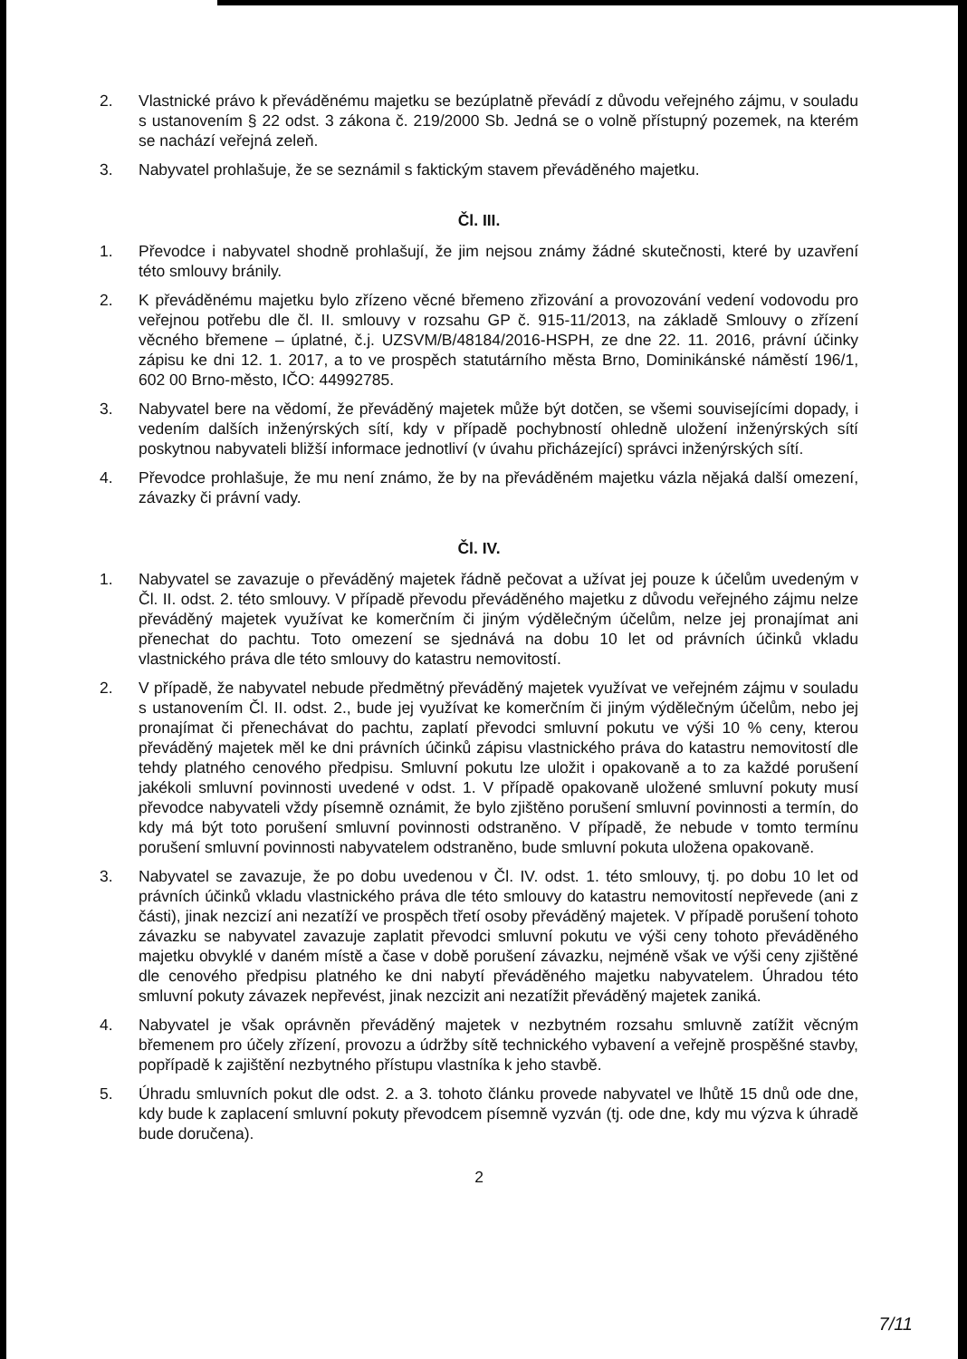2. Vlastnické právo k převáděnému majetku se bezúplatně převádí z důvodu veřejného zájmu, v souladu s ustanovením § 22 odst. 3 zákona č. 219/2000 Sb. Jedná se o volně přístupný pozemek, na kterém se nachází veřejná zeleň.
3. Nabyvatel prohlašuje, že se seznámil s faktickým stavem převáděného majetku.
Čl. III.
1. Převodce i nabyvatel shodně prohlašují, že jim nejsou známy žádné skutečnosti, které by uzavření této smlouvy bránily.
2. K převáděnému majetku bylo zřízeno věcné břemeno zřizování a provozování vedení vodovodu pro veřejnou potřebu dle čl. II. smlouvy v rozsahu GP č. 915-11/2013, na základě Smlouvy o zřízení věcného břemene – úplatné, č.j. UZSVM/B/48184/2016-HSPH, ze dne 22. 11. 2016, právní účinky zápisu ke dni 12. 1. 2017, a to ve prospěch statutárního města Brno, Dominikánské náměstí 196/1, 602 00 Brno-město, IČO: 44992785.
3. Nabyvatel bere na vědomí, že převáděný majetek může být dotčen, se všemi souvisejícími dopady, i vedením dalších inženýrských sítí, kdy v případě pochybností ohledně uložení inženýrských sítí poskytnou nabyvateli bližší informace jednotliví (v úvahu přicházející) správci inženýrských sítí.
4. Převodce prohlašuje, že mu není známo, že by na převáděném majetku vázla nějaká další omezení, závazky či právní vady.
Čl. IV.
1. Nabyvatel se zavazuje o převáděný majetek řádně pečovat a užívat jej pouze k účelům uvedeným v Čl. II. odst. 2. této smlouvy. V případě převodu převáděného majetku z důvodu veřejného zájmu nelze převáděný majetek využívat ke komerčním či jiným výdělečným účelům, nelze jej pronajímat ani přenechat do pachtu. Toto omezení se sjednává na dobu 10 let od právních účinků vkladu vlastnického práva dle této smlouvy do katastru nemovitostí.
2. V případě, že nabyvatel nebude předmětný převáděný majetek využívat ve veřejném zájmu v souladu s ustanovením Čl. II. odst. 2., bude jej využívat ke komerčním či jiným výdělečným účelům, nebo jej pronajímat či přenechávat do pachtu, zaplatí převodci smluvní pokutu ve výši 10 % ceny, kterou převáděný majetek měl ke dni právních účinků zápisu vlastnického práva do katastru nemovitostí dle tehdy platného cenového předpisu. Smluvní pokutu lze uložit i opakovaně a to za každé porušení jakékoli smluvní povinnosti uvedené v odst. 1. V případě opakovaně uložené smluvní pokuty musí převodce nabyvateli vždy písemně oznámit, že bylo zjištěno porušení smluvní povinnosti a termín, do kdy má být toto porušení smluvní povinnosti odstraněno. V případě, že nebude v tomto termínu porušení smluvní povinnosti nabyvatelem odstraněno, bude smluvní pokuta uložena opakovaně.
3. Nabyvatel se zavazuje, že po dobu uvedenou v Čl. IV. odst. 1. této smlouvy, tj. po dobu 10 let od právních účinků vkladu vlastnického práva dle této smlouvy do katastru nemovitostí nepřevede (ani z části), jinak nezcizí ani nezatíží ve prospěch třetí osoby převáděný majetek. V případě porušení tohoto závazku se nabyvatel zavazuje zaplatit převodci smluvní pokutu ve výši ceny tohoto převáděného majetku obvyklé v daném místě a čase v době porušení závazku, nejméně však ve výši ceny zjištěné dle cenového předpisu platného ke dni nabytí převáděného majetku nabyvatelem. Úhradou této smluvní pokuty závazek nepřevést, jinak nezcizit ani nezatížit převáděný majetek zaniká.
4. Nabyvatel je však oprávněn převáděný majetek v nezbytném rozsahu smluvně zatížit věcným břemenem pro účely zřízení, provozu a údržby sítě technického vybavení a veřejně prospěšné stavby, popřípadě k zajištění nezbytného přístupu vlastníka k jeho stavbě.
5. Úhradu smluvních pokut dle odst. 2. a 3. tohoto článku provede nabyvatel ve lhůtě 15 dnů ode dne, kdy bude k zaplacení smluvní pokuty převodcem písemně vyzván (tj. ode dne, kdy mu výzva k úhradě bude doručena).
2
7/11